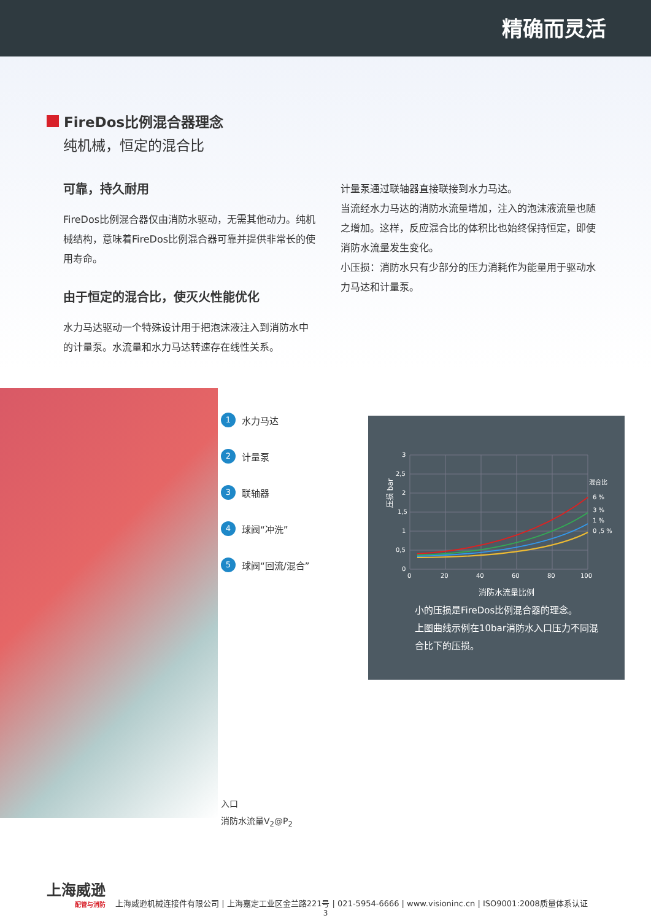精确而灵活
FireDos比例混合器理念
纯机械，恒定的混合比
可靠，持久耐用
FireDos比例混合器仅由消防水驱动，无需其他动力。纯机械结构，意味着FireDos比例混合器可靠并提供非常长的使用寿命。
由于恒定的混合比，使灭火性能优化
水力马达驱动一个特殊设计用于把泡沫液注入到消防水中的计量泵。水流量和水力马达转速存在线性关系。
计量泵通过联轴器直接联接到水力马达。
当流经水力马达的消防水流量增加，注入的泡沫液流量也随之增加。这样，反应混合比的体积比也始终保持恒定，即使消防水流量发生变化。
小压损：消防水只有少部分的压力消耗作为能量用于驱动水力马达和计量泵。
1 水力马达
2 计量泵
3 联轴器
4 球阀“冲洗”
5 球阀“回流/混合”
压损 bar
3
2,5
2
1,5
1
0,5
0
0
20
40
60
80
100
消防水流量比例
混合比
6 %
3 %
1 %
0 ,5 %
小的压损是FireDos比例混合器的理念。
上图曲线示例在10bar消防水入口压力不同混合比下的压损。
入口
消防水流量V<sub>2</sub>@P<sub>2</sub>
上海威逊
配管与消防
上海威逊机械连接件有限公司 | 上海嘉定工业区金兰路221号 | 021-5954-6666 | www.visioninc.cn | ISO9001:2008质量体系认证
3